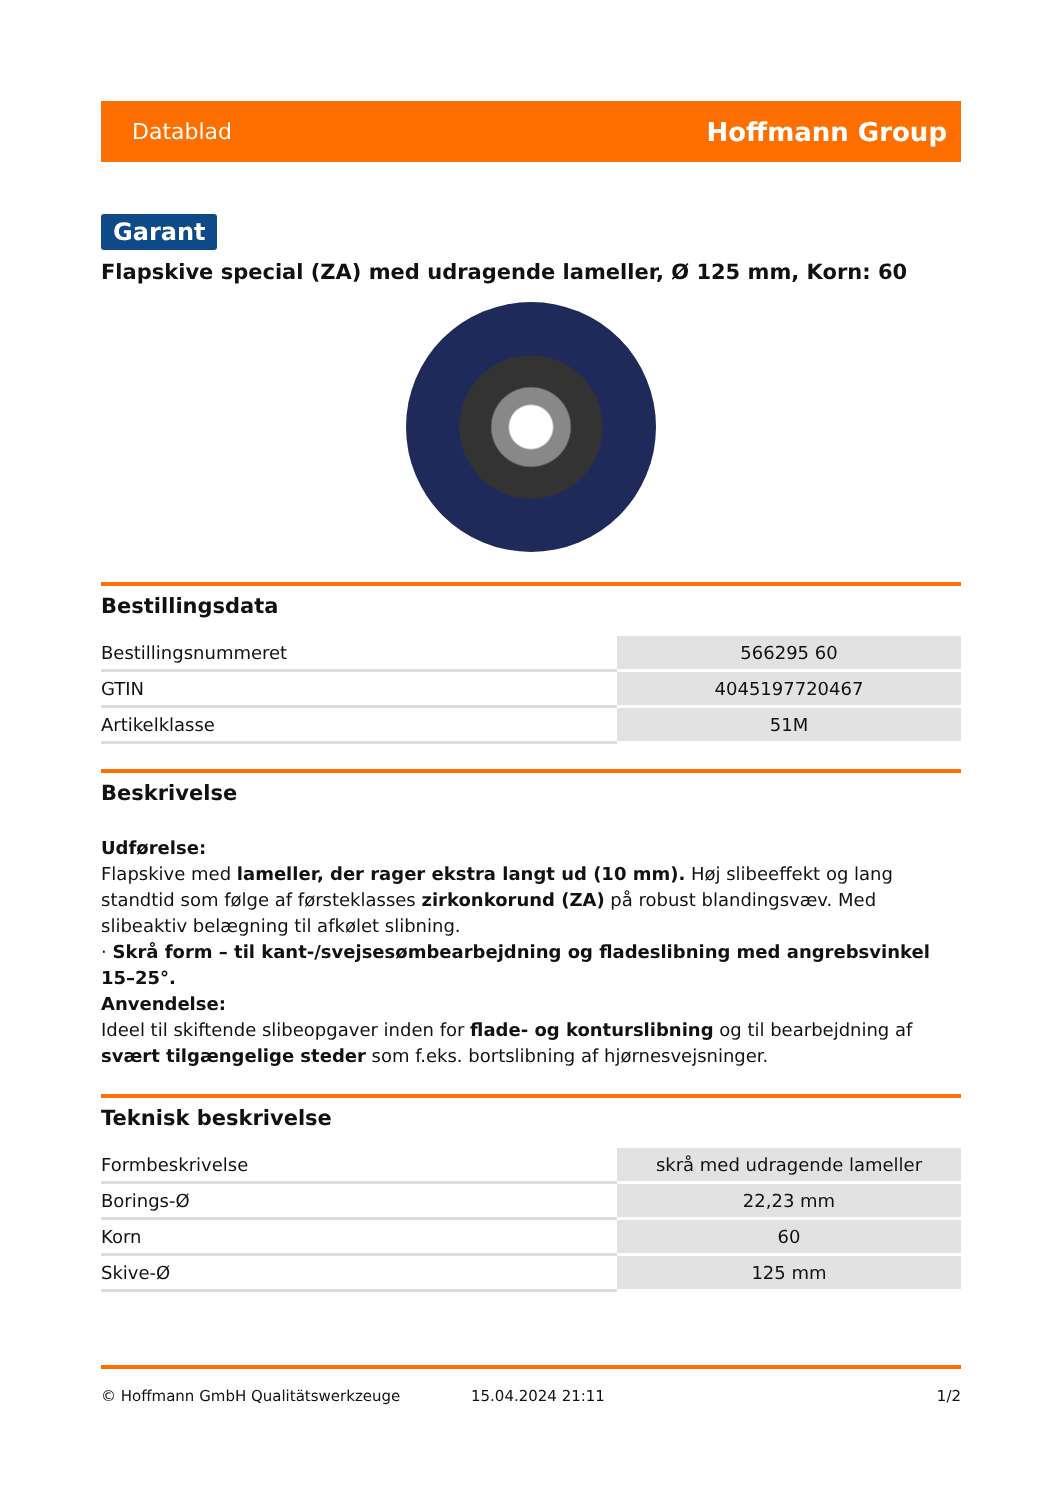Datablad Hoffmann Group
Garant
Flapskive special (ZA) med udragende lameller, Ø 125 mm, Korn: 60
Bestillingsdata
| Bestillingsnummeret | 566295 60 |
| GTIN | 4045197720467 |
| Artikelklasse | 51M |
Beskrivelse
Udførelse:
Flapskive med lameller, der rager ekstra langt ud (10 mm). Høj slibeeffekt og lang standtid som følge af førsteklasses zirkonkorund (ZA) på robust blandingsvæv. Med slibeaktiv belægning til afkølet slibning.
· Skrå form – til kant-/svejsesømbearbejdning og fladeslibning med angrebsvinkel 15–25°.
Anvendelse:
Ideel til skiftende slibeopgaver inden for flade- og konturslibning og til bearbejdning af svært tilgængelige steder som f.eks. bortslibning af hjørnesvejsninger.
Teknisk beskrivelse
| Formbeskrivelse | skrå med udragende lameller |
| Borings-Ø | 22,23 mm |
| Korn | 60 |
| Skive-Ø | 125 mm |
© Hoffmann GmbH Qualitätswerkzeuge 15.04.2024 21:11 1/2